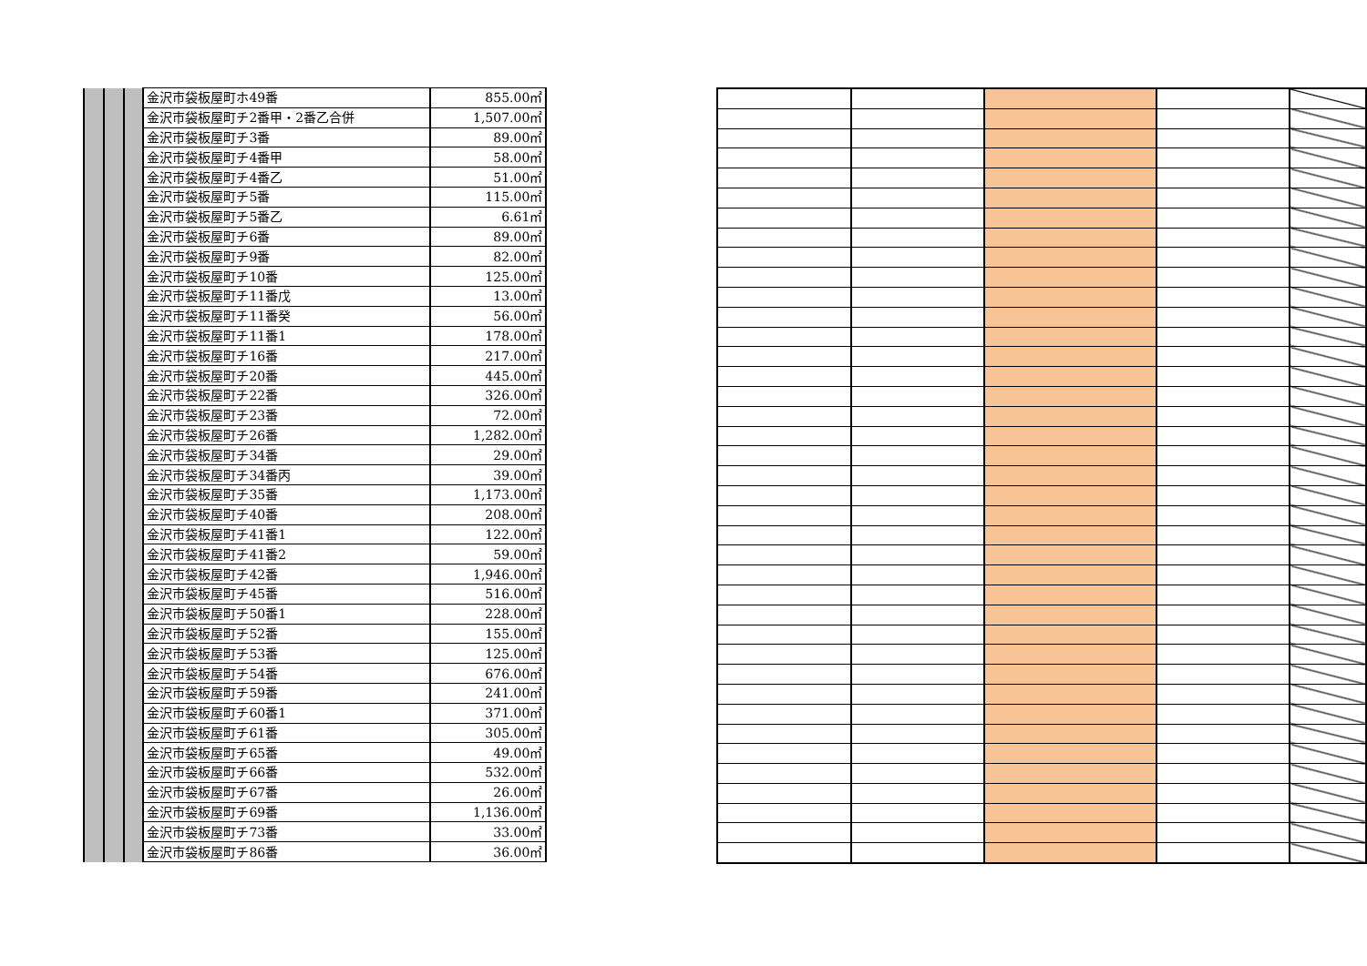| | | | 金沢市袋板屋町ホ49番 | 855.00㎡ |
| | | | 金沢市袋板屋町チ2番甲・2番乙合併 | 1,507.00㎡ |
| | | | 金沢市袋板屋町チ3番 | 89.00㎡ |
| | | | 金沢市袋板屋町チ4番甲 | 58.00㎡ |
| | | | 金沢市袋板屋町チ4番乙 | 51.00㎡ |
| | | | 金沢市袋板屋町チ5番 | 115.00㎡ |
| | | | 金沢市袋板屋町チ5番乙 | 6.61㎡ |
| | | | 金沢市袋板屋町チ6番 | 89.00㎡ |
| | | | 金沢市袋板屋町チ9番 | 82.00㎡ |
| | | | 金沢市袋板屋町チ10番 | 125.00㎡ |
| | | | 金沢市袋板屋町チ11番戊 | 13.00㎡ |
| | | | 金沢市袋板屋町チ11番癸 | 56.00㎡ |
| | | | 金沢市袋板屋町チ11番1 | 178.00㎡ |
| | | | 金沢市袋板屋町チ16番 | 217.00㎡ |
| | | | 金沢市袋板屋町チ20番 | 445.00㎡ |
| | | | 金沢市袋板屋町チ22番 | 326.00㎡ |
| | | | 金沢市袋板屋町チ23番 | 72.00㎡ |
| | | | 金沢市袋板屋町チ26番 | 1,282.00㎡ |
| | | | 金沢市袋板屋町チ34番 | 29.00㎡ |
| | | | 金沢市袋板屋町チ34番丙 | 39.00㎡ |
| | | | 金沢市袋板屋町チ35番 | 1,173.00㎡ |
| | | | 金沢市袋板屋町チ40番 | 208.00㎡ |
| | | | 金沢市袋板屋町チ41番1 | 122.00㎡ |
| | | | 金沢市袋板屋町チ41番2 | 59.00㎡ |
| | | | 金沢市袋板屋町チ42番 | 1,946.00㎡ |
| | | | 金沢市袋板屋町チ45番 | 516.00㎡ |
| | | | 金沢市袋板屋町チ50番1 | 228.00㎡ |
| | | | 金沢市袋板屋町チ52番 | 155.00㎡ |
| | | | 金沢市袋板屋町チ53番 | 125.00㎡ |
| | | | 金沢市袋板屋町チ54番 | 676.00㎡ |
| | | | 金沢市袋板屋町チ59番 | 241.00㎡ |
| | | | 金沢市袋板屋町チ60番1 | 371.00㎡ |
| | | | 金沢市袋板屋町チ61番 | 305.00㎡ |
| | | | 金沢市袋板屋町チ65番 | 49.00㎡ |
| | | | 金沢市袋板屋町チ66番 | 532.00㎡ |
| | | | 金沢市袋板屋町チ67番 | 26.00㎡ |
| | | | 金沢市袋板屋町チ69番 | 1,136.00㎡ |
| | | | 金沢市袋板屋町チ73番 | 33.00㎡ |
| | | | 金沢市袋板屋町チ86番 | 36.00㎡ |